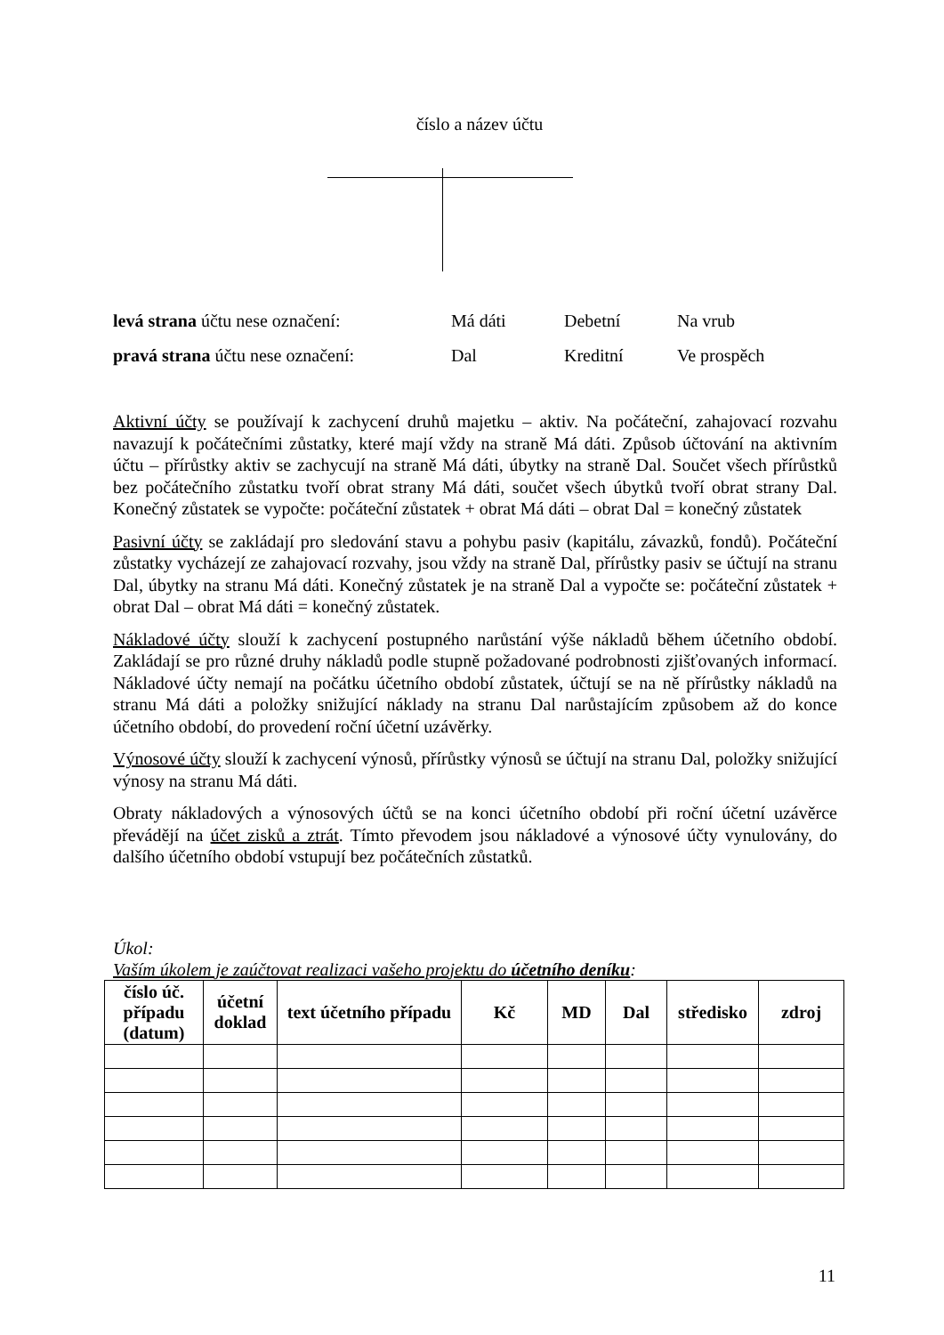číslo a název účtu
| levá strana účtu nese označení: | Má dáti | Debetní | Na vrub |
| pravá strana účtu nese označení: | Dal | Kreditní | Ve prospěch |
Aktivní účty se používají k zachycení druhů majetku – aktiv. Na počáteční, zahajovací rozvahu navazují k počátečními zůstatky, které mají vždy na straně Má dáti. Způsob účtování na aktivním účtu – přírůstky aktiv se zachycují na straně Má dáti, úbytky na straně Dal. Součet všech přírůstků bez počátečního zůstatku tvoří obrat strany Má dáti, součet všech úbytků tvoří obrat strany Dal. Konečný zůstatek se vypočte: počáteční zůstatek + obrat Má dáti – obrat Dal = konečný zůstatek
Pasivní účty se zakládají pro sledování stavu a pohybu pasiv (kapitálu, závazků, fondů). Počáteční zůstatky vycházejí ze zahajovací rozvahy, jsou vždy na straně Dal, přírůstky pasiv se účtují na stranu Dal, úbytky na stranu Má dáti. Konečný zůstatek je na straně Dal a vypočte se: počáteční zůstatek + obrat Dal – obrat Má dáti = konečný zůstatek.
Nákladové účty slouží k zachycení postupného narůstání výše nákladů během účetního období. Zakládají se pro různé druhy nákladů podle stupně požadované podrobnosti zjišťovaných informací. Nákladové účty nemají na počátku účetního období zůstatek, účtují se na ně přírůstky nákladů na stranu Má dáti a položky snižující náklady na stranu Dal narůstajícím způsobem až do konce účetního období, do provedení roční účetní uzávěrky.
Výnosové účty slouží k zachycení výnosů, přírůstky výnosů se účtují na stranu Dal, položky snižující výnosy na stranu Má dáti.
Obraty nákladových a výnosových účtů se na konci účetního období při roční účetní uzávěrce převádějí na účet zisků a ztrát. Tímto převodem jsou nákladové a výnosové účty vynulovány, do dalšího účetního období vstupují bez počátečních zůstatků.
Úkol:
Vaším úkolem je zaúčtovat realizaci vašeho projektu do účetního deníku:
| číslo úč. případu (datum) | účetní doklad | text účetního případu | Kč | MD | Dal | středisko | zdroj |
| --- | --- | --- | --- | --- | --- | --- | --- |
11